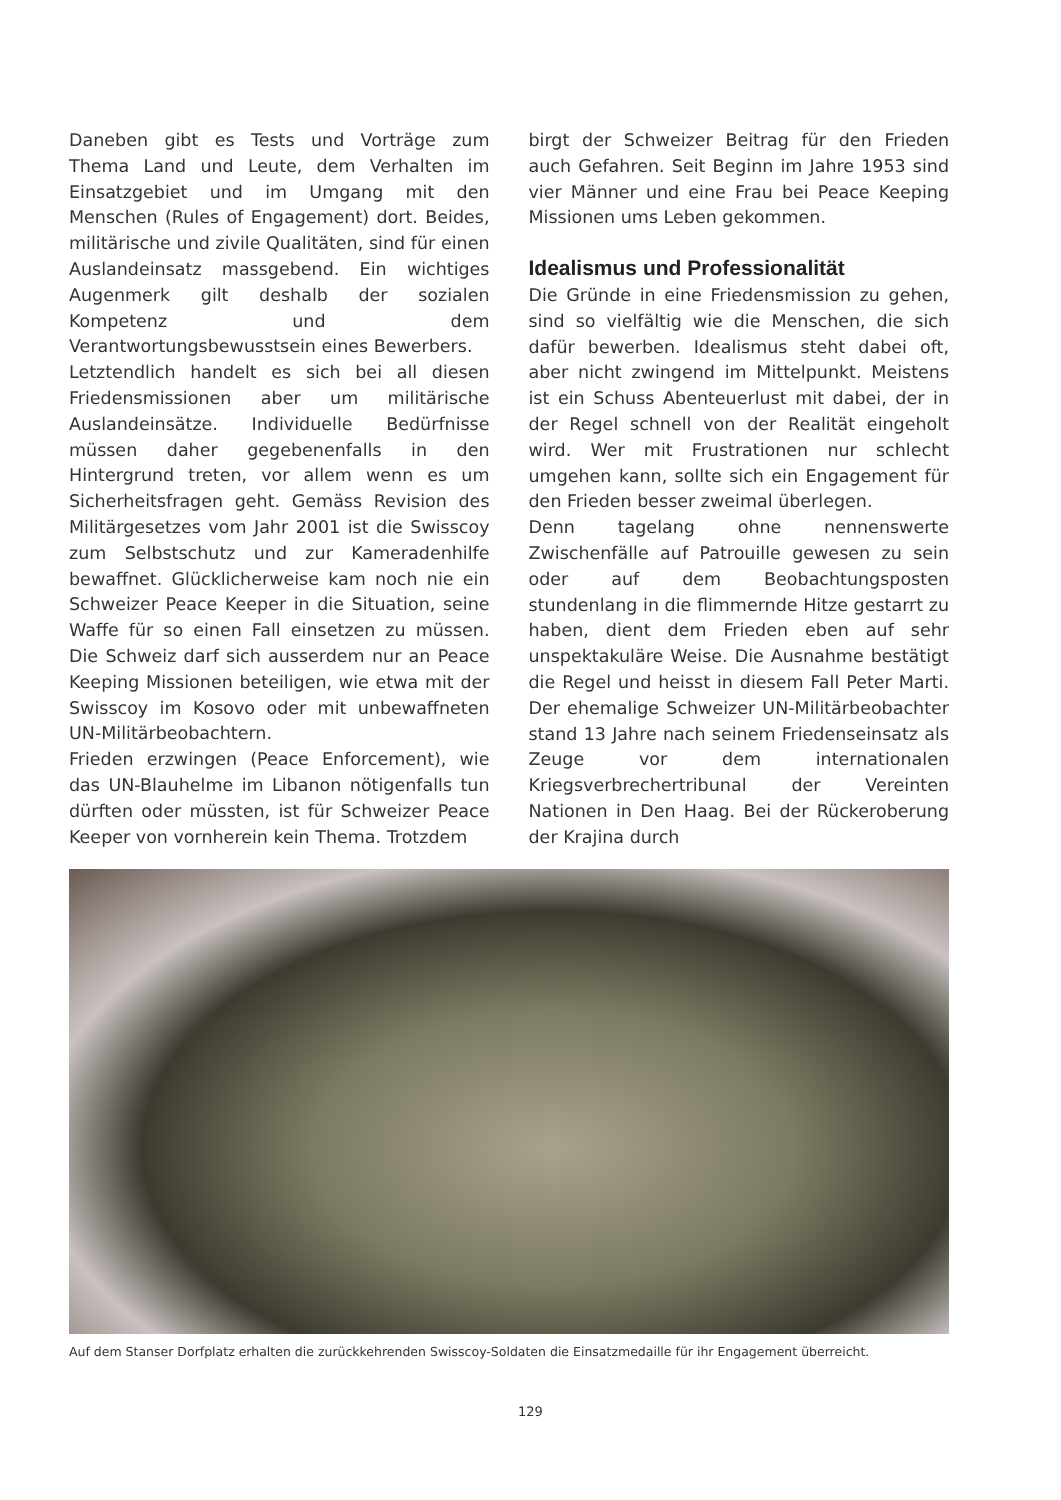Daneben gibt es Tests und Vorträge zum Thema Land und Leute, dem Verhalten im Einsatzgebiet und im Umgang mit den Menschen (Rules of Engagement) dort. Beides, militärische und zivile Qualitäten, sind für einen Auslandeinsatz massgebend. Ein wichtiges Augenmerk gilt deshalb der sozialen Kompetenz und dem Verantwortungsbewusstsein eines Bewerbers.
Letztendlich handelt es sich bei all diesen Friedensmissionen aber um militärische Auslandeinsätze. Individuelle Bedürfnisse müssen daher gegebenenfalls in den Hintergrund treten, vor allem wenn es um Sicherheitsfragen geht. Gemäss Revision des Militärgesetzes vom Jahr 2001 ist die Swisscoy zum Selbstschutz und zur Kameradenhilfe bewaffnet. Glücklicherweise kam noch nie ein Schweizer Peace Keeper in die Situation, seine Waffe für so einen Fall einsetzen zu müssen. Die Schweiz darf sich ausserdem nur an Peace Keeping Missionen beteiligen, wie etwa mit der Swisscoy im Kosovo oder mit unbewaffneten UN-Militärbeobachtern.
Frieden erzwingen (Peace Enforcement), wie das UN-Blauhelme im Libanon nötigenfalls tun dürften oder müssten, ist für Schweizer Peace Keeper von vornherein kein Thema. Trotzdem
birgt der Schweizer Beitrag für den Frieden auch Gefahren. Seit Beginn im Jahre 1953 sind vier Männer und eine Frau bei Peace Keeping Missionen ums Leben gekommen.
Idealismus und Professionalität
Die Gründe in eine Friedensmission zu gehen, sind so vielfältig wie die Menschen, die sich dafür bewerben. Idealismus steht dabei oft, aber nicht zwingend im Mittelpunkt. Meistens ist ein Schuss Abenteuerlust mit dabei, der in der Regel schnell von der Realität eingeholt wird. Wer mit Frustrationen nur schlecht umgehen kann, sollte sich ein Engagement für den Frieden besser zweimal überlegen.
Denn tagelang ohne nennenswerte Zwischenfälle auf Patrouille gewesen zu sein oder auf dem Beobachtungsposten stundenlang in die flimmernde Hitze gestarrt zu haben, dient dem Frieden eben auf sehr unspektakuläre Weise. Die Ausnahme bestätigt die Regel und heisst in diesem Fall Peter Marti. Der ehemalige Schweizer UN-Militärbeobachter stand 13 Jahre nach seinem Friedenseinsatz als Zeuge vor dem internationalen Kriegsverbrechertribunal der Vereinten Nationen in Den Haag. Bei der Rückeroberung der Krajina durch
Auf dem Stanser Dorfplatz erhalten die zurückkehrenden Swisscoy-Soldaten die Einsatzmedaille für ihr Engagement überreicht.
129